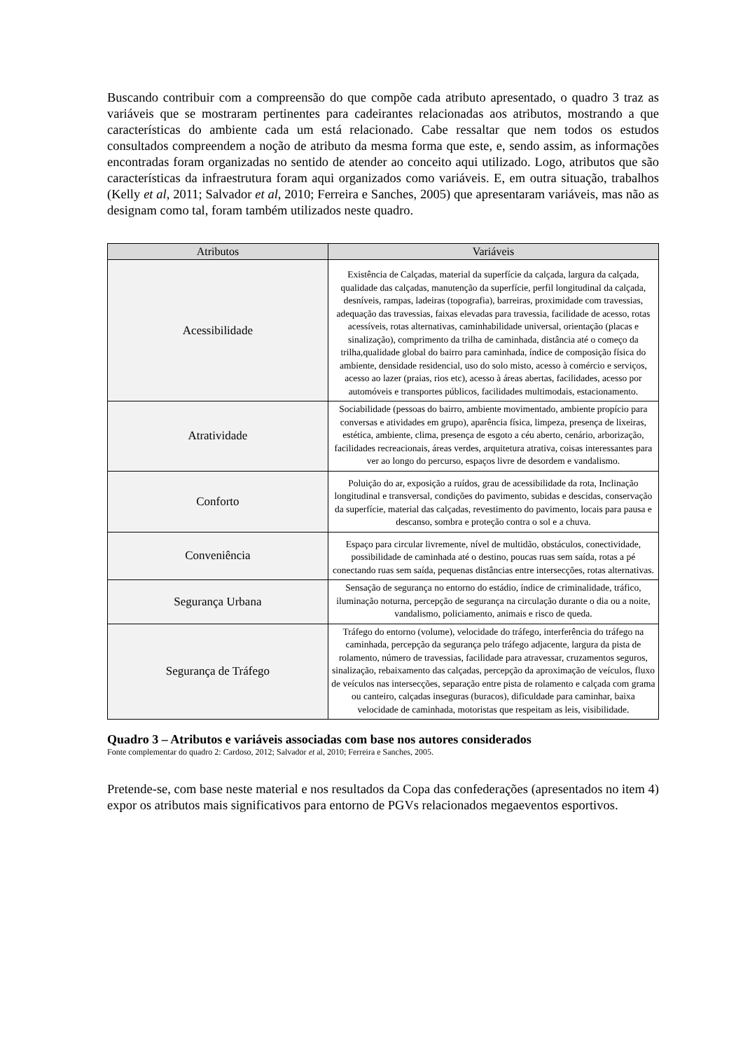Buscando contribuir com a compreensão do que compõe cada atributo apresentado, o quadro 3 traz as variáveis que se mostraram pertinentes para cadeirantes relacionadas aos atributos, mostrando a que características do ambiente cada um está relacionado. Cabe ressaltar que nem todos os estudos consultados compreendem a noção de atributo da mesma forma que este, e, sendo assim, as informações encontradas foram organizadas no sentido de atender ao conceito aqui utilizado. Logo, atributos que são características da infraestrutura foram aqui organizados como variáveis. E, em outra situação, trabalhos (Kelly et al, 2011; Salvador et al, 2010; Ferreira e Sanches, 2005) que apresentaram variáveis, mas não as designam como tal, foram também utilizados neste quadro.
| Atributos | Variáveis |
| --- | --- |
| Acessibilidade | Existência de Calçadas, material da superfície da calçada, largura da calçada, qualidade das calçadas, manutenção da superfície, perfil longitudinal da calçada, desníveis, rampas, ladeiras (topografia), barreiras, proximidade com travessias, adequação das travessias, faixas elevadas para travessia, facilidade de acesso, rotas acessíveis, rotas alternativas, caminhabilidade universal, orientação (placas e sinalização), comprimento da trilha de caminhada, distância até o começo da trilha,qualidade global do bairro para caminhada, índice de composição física do ambiente, densidade residencial, uso do solo misto, acesso à comércio e serviços, acesso ao lazer (praias, rios etc), acesso à áreas abertas, facilidades, acesso por automóveis e transportes públicos, facilidades multimodais, estacionamento. |
| Atratividade | Sociabilidade (pessoas do bairro, ambiente movimentado, ambiente propício para conversas e atividades em grupo), aparência física, limpeza, presença de lixeiras, estética, ambiente, clima, presença de esgoto a céu aberto, cenário, arborização, facilidades recreacionais, áreas verdes, arquitetura atrativa, coisas interessantes para ver ao longo do percurso, espaços livre de desordem e vandalismo. |
| Conforto | Poluição do ar, exposição a ruídos, grau de acessibilidade da rota, Inclinação longitudinal e transversal, condições do pavimento, subidas e descidas, conservação da superfície, material das calçadas, revestimento do pavimento, locais para pausa e descanso, sombra e proteção contra o sol e a chuva. |
| Conveniência | Espaço para circular livremente, nível de multidão, obstáculos, conectividade, possibilidade de caminhada até o destino, poucas ruas sem saída, rotas a pé conectando ruas sem saída, pequenas distâncias entre intersecções, rotas alternativas. |
| Segurança Urbana | Sensação de segurança no entorno do estádio, índice de criminalidade, tráfico, iluminação noturna, percepção de segurança na circulação durante o dia ou a noite, vandalismo, policiamento, animais e risco de queda. |
| Segurança de Tráfego | Tráfego do entorno (volume), velocidade do tráfego, interferência do tráfego na caminhada, percepção da segurança pelo tráfego adjacente, largura da pista de rolamento, número de travessias, facilidade para atravessar, cruzamentos seguros, sinalização, rebaixamento das calçadas, percepção da aproximação de veículos, fluxo de veículos nas intersecções, separação entre pista de rolamento e calçada com grama ou canteiro, calçadas inseguras (buracos), dificuldade para caminhar, baixa velocidade de caminhada, motoristas que respeitam as leis, visibilidade. |
Quadro 3 – Atributos e variáveis associadas com base nos autores considerados
Fonte complementar do quadro 2: Cardoso, 2012; Salvador et al, 2010; Ferreira e Sanches, 2005.
Pretende-se, com base neste material e nos resultados da Copa das confederações (apresentados no item 4) expor os atributos mais significativos para entorno de PGVs relacionados megaeventos esportivos.